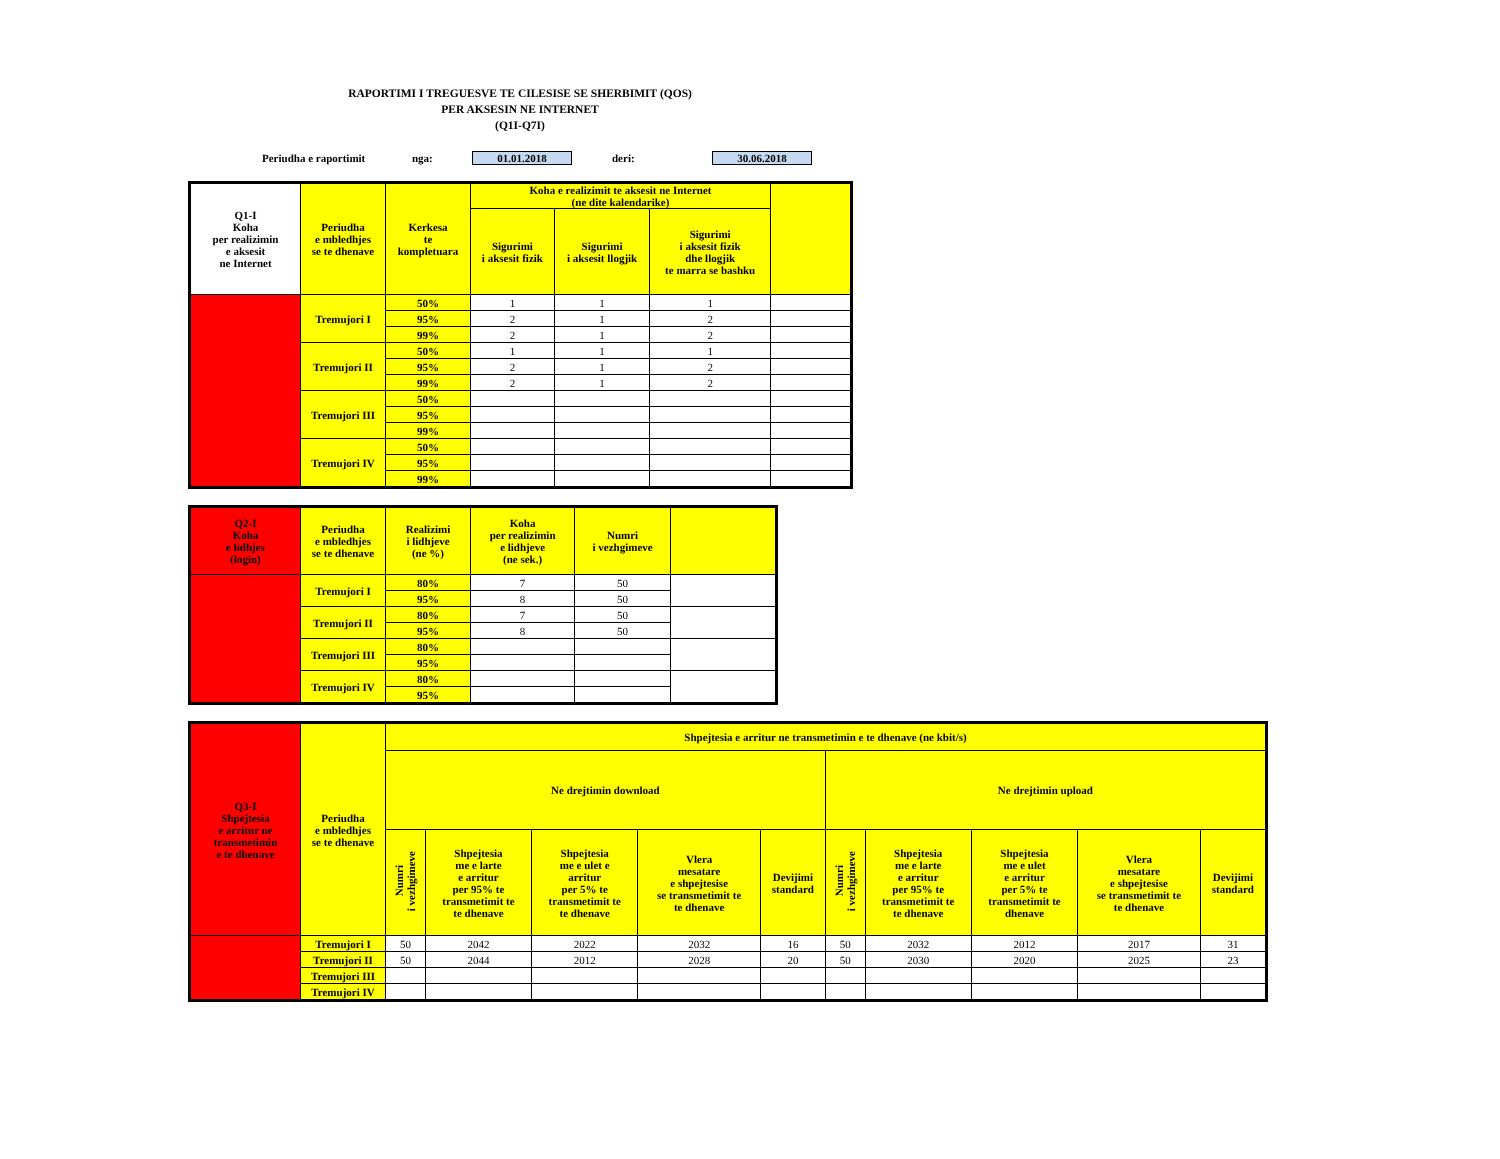RAPORTIMI I TREGUESVE TE CILESISE SE SHERBIMIT (QOS)
PER AKSESIN NE INTERNET
(Q1I-Q7I)
Periudha e raportimit nga: 01.01.2018 deri: 30.06.2018
| Q1-I Koha per realizimin e aksesit ne Internet | Periudha e mbledhjes se te dhenave | Kerkesa te kompletuara | Koha e realizimit te aksesit ne Internet (ne dite kalendarike) | | | |
| --- | --- | --- | --- | --- | --- | --- |
| | | | Sigurimi i aksesit fizik | Sigurimi i aksesit llogjik | Sigurimi i aksesit fizik dhe llogjik te marra se bashku | |
| | Tremujori I | 50% | 1 | 1 | 1 | |
| | | 95% | 2 | 1 | 2 | |
| | | 99% | 2 | 1 | 2 | |
| | Tremujori II | 50% | 1 | 1 | 1 | |
| | | 95% | 2 | 1 | 2 | |
| | | 99% | 2 | 1 | 2 | |
| | Tremujori III | 50% | | | | |
| | | 95% | | | | |
| | | 99% | | | | |
| | Tremujori IV | 50% | | | | |
| | | 95% | | | | |
| | | 99% | | | | |
| Q2-I Koha e lidhjes (login) | Periudha e mbledhjes se te dhenave | Realizimi i lidhjeve (ne %) | Koha per realizimin e lidhjeve (ne sek.) | Numri i vezhgimeve | |
| --- | --- | --- | --- | --- | --- |
| | Tremujori I | 80% | 7 | 50 | |
| | | 95% | 8 | 50 | |
| | Tremujori II | 80% | 7 | 50 | |
| | | 95% | 8 | 50 | |
| | Tremujori III | 80% | | | |
| | | 95% | | | |
| | Tremujori IV | 80% | | | |
| | | 95% | | | |
| Q3-I Shpejtesia e arritur ne transmetimin e te dhenave | Periudha e mbledhjes se te dhenave | Shpejtesia e arritur ne transmetimin e te dhenave (ne kbit/s) | | | | | | | | | |
| --- | --- | --- | --- | --- | --- | --- | --- | --- | --- | --- | --- |
| | | Ne drejtimin download | | | | | Ne drejtimin upload | | | | |
| | | Numri i vezhgimeve | Shpejtesia me e larte e arritur per 95% te transmetimit te te dhenave | Shpejtesia me e ulet e arritur per 5% te transmetimit te te dhenave | Vlera mesatare e shpejtesise se transmetimit te te dhenave | Devijimi standard | Numri i vezhgimeve | Shpejtesia me e larte e arritur per 95% te transmetimit te te dhenave | Shpejtesia me e ulet e arritur per 5% te transmetimit te dhenave | Vlera mesatare e shpejtesise se transmetimit te te dhenave | Devijimi standard |
| | Tremujori I | 50 | 2042 | 2022 | 2032 | 16 | 50 | 2032 | 2012 | 2017 | 31 |
| | Tremujori II | 50 | 2044 | 2012 | 2028 | 20 | 50 | 2030 | 2020 | 2025 | 23 |
| | Tremujori III | | | | | | | | | | |
| | Tremujori IV | | | | | | | | | | |